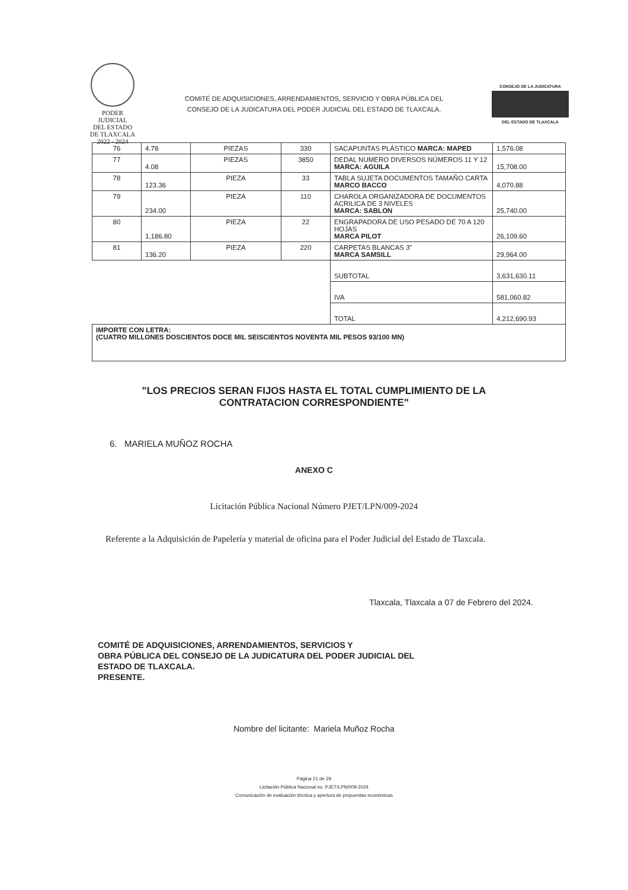PODER JUDICIAL
DEL ESTADO DE TLAXCALA
2022 - 2024
COMITÉ DE ADQUISICIONES, ARRENDAMIENTOS, SERVICIO Y OBRA PÚBLICA DEL
CONSEJO DE LA JUDICATURA DEL PODER JUDICIAL DEL ESTADO DE TLAXCALA.
CONSEJO DE LA JUDICATURA
DEL ESTADO DE TLAXCALA
| 76 | 4.78 | PIEZAS | 330 | SACAPUNTAS PLÁSTICO MARCA: MAPED | 1,576.08 |
| 77 | 4.08 | PIEZAS | 3850 | DEDAL NUMERO DIVERSOS NÚMEROS 11 Y 12 MARCA: AGUILA | 15,708.00 |
| 78 | 123.36 | PIEZA | 33 | TABLA SUJETA DOCUMENTOS TAMAÑO CARTA MARCO BACCO | 4,070.88 |
| 79 | 234.00 | PIEZA | 110 | CHAROLA ORGANIZADORA DE DOCUMENTOS ACRILICA DE 3 NIVELES MARCA: SABLON | 25,740.00 |
| 80 | 1,186.80 | PIEZA | 22 | ENGRAPADORA DE USO PESADO DE 70 A 120 HOJAS MARCA PILOT | 26,109.60 |
| 81 | 136.20 | PIEZA | 220 | CARPETAS BLANCAS 3" MARCA SAMSILL | 29,964.00 |
| | | | | SUBTOTAL | 3,631,630.11 |
| | | | | IVA | 581,060.82 |
| | | | | TOTAL | 4,212,690.93 |
| IMPORTE CON LETRA: (CUATRO MILLONES DOSCIENTOS DOCE MIL SEISCIENTOS NOVENTA MIL PESOS 93/100 MN) | | | | | |
"LOS PRECIOS SERAN FIJOS HASTA EL TOTAL CUMPLIMIENTO DE LA
CONTRATACION CORRESPONDIENTE"
6. MARIELA MUÑOZ ROCHA
ANEXO C
Licitación Pública Nacional Número PJET/LPN/009-2024
Referente a la Adquisición de Papelería y material de oficina para el Poder Judicial del Estado de Tlaxcala.
Tlaxcala, Tlaxcala a 07 de Febrero del 2024.
COMITÉ DE ADQUISICIONES, ARRENDAMIENTOS, SERVICIOS Y
OBRA PÚBLICA DEL CONSEJO DE LA JUDICATURA DEL PODER JUDICIAL DEL
ESTADO DE TLAXCALA.
PRESENTE.
Nombre del licitante: Mariela Muñoz Rocha
Página 21 de 29
Licitación Pública Nacional no. PJET/LPN/009-2024
Comunicación de evaluación técnica y apertura de propuestas económicas